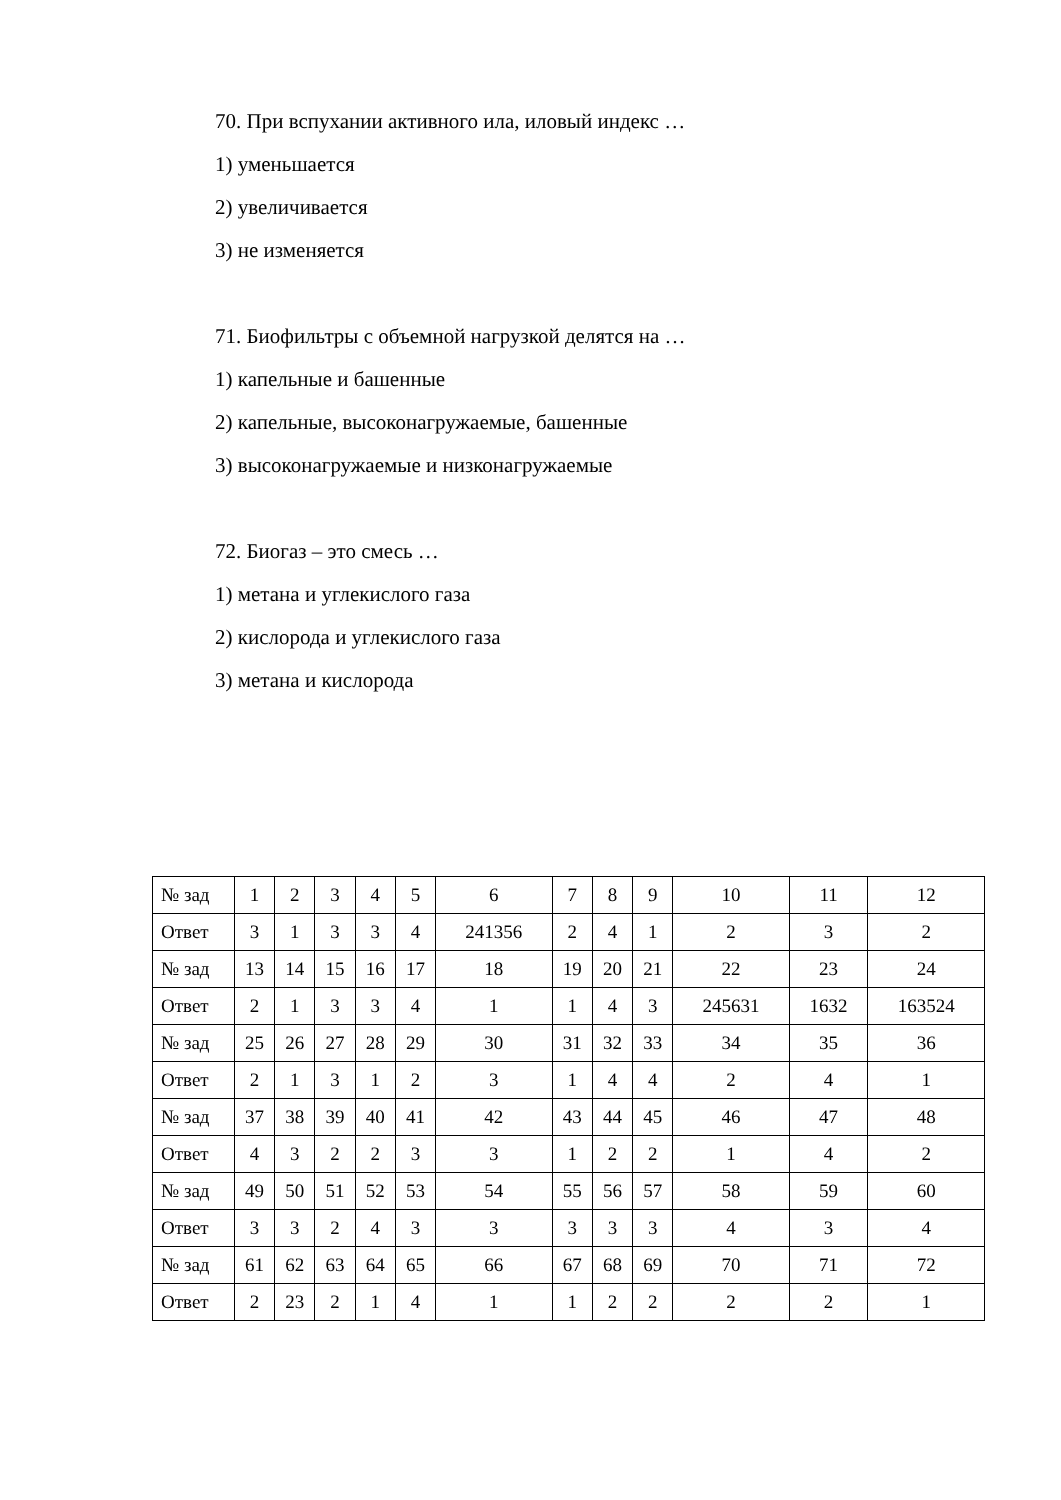70. При вспухании активного ила, иловый индекс …
1) уменьшается
2) увеличивается
3) не изменяется
71. Биофильтры с объемной нагрузкой делятся на …
1) капельные и башенные
2) капельные, высоконагружаемые, башенные
3) высоконагружаемые и низконагружаемые
72. Биогаз – это смесь …
1) метана и углекислого газа
2) кислорода и углекислого газа
3) метана и кислорода
| № зад | 1 | 2 | 3 | 4 | 5 | 6 | 7 | 8 | 9 | 10 | 11 | 12 |
| Ответ | 3 | 1 | 3 | 3 | 4 | 241356 | 2 | 4 | 1 | 2 | 3 | 2 |
| № зад | 13 | 14 | 15 | 16 | 17 | 18 | 19 | 20 | 21 | 22 | 23 | 24 |
| Ответ | 2 | 1 | 3 | 3 | 4 | 1 | 1 | 4 | 3 | 245631 | 1632 | 163524 |
| № зад | 25 | 26 | 27 | 28 | 29 | 30 | 31 | 32 | 33 | 34 | 35 | 36 |
| Ответ | 2 | 1 | 3 | 1 | 2 | 3 | 1 | 4 | 4 | 2 | 4 | 1 |
| № зад | 37 | 38 | 39 | 40 | 41 | 42 | 43 | 44 | 45 | 46 | 47 | 48 |
| Ответ | 4 | 3 | 2 | 2 | 3 | 3 | 1 | 2 | 2 | 1 | 4 | 2 |
| № зад | 49 | 50 | 51 | 52 | 53 | 54 | 55 | 56 | 57 | 58 | 59 | 60 |
| Ответ | 3 | 3 | 2 | 4 | 3 | 3 | 3 | 3 | 3 | 4 | 3 | 4 |
| № зад | 61 | 62 | 63 | 64 | 65 | 66 | 67 | 68 | 69 | 70 | 71 | 72 |
| Ответ | 2 | 23 | 2 | 1 | 4 | 1 | 1 | 2 | 2 | 2 | 2 | 1 |